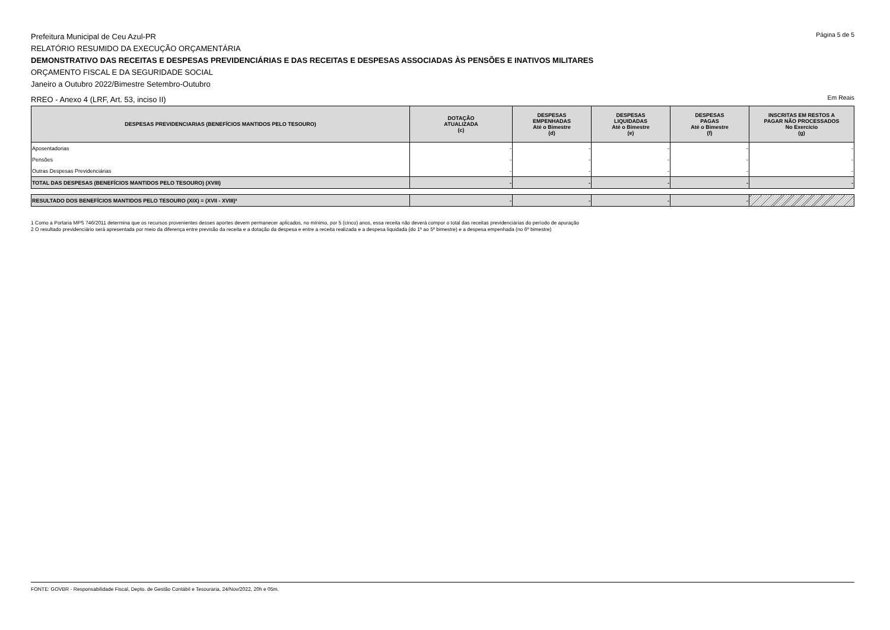Prefeitura Municipal de Ceu Azul-PR
Página 5 de 5
RELATÓRIO RESUMIDO DA EXECUÇÃO ORÇAMENTÁRIA
DEMONSTRATIVO DAS RECEITAS E DESPESAS PREVIDENCIÁRIAS E DAS RECEITAS E DESPESAS ASSOCIADAS ÀS PENSÕES E INATIVOS MILITARES
ORÇAMENTO FISCAL E DA SEGURIDADE SOCIAL
Janeiro a Outubro 2022/Bimestre Setembro-Outubro
RREO - Anexo 4 (LRF, Art. 53, inciso II)
Em Reais
| DESPESAS PREVIDENCIARIAS (BENEFÍCIOS MANTIDOS PELO TESOURO) | DOTAÇÃO ATUALIZADA (c) | DESPESAS EMPENHADAS Até o Bimestre (d) | DESPESAS LIQUIDADAS Até o Bimestre (e) | DESPESAS PAGAS Até o Bimestre (f) | INSCRITAS EM RESTOS A PAGAR NÃO PROCESSADOS No Exercício (g) |
| --- | --- | --- | --- | --- | --- |
| Aposentadorias | - | - | - | - | - |
| Pensões | - | - | - | - | - |
| Outras Despesas Previdenciárias | - | - | - | - | - |
| TOTAL DAS DESPESAS (BENEFÍCIOS MANTIDOS PELO TESOURO) (XVIII) | - | - | - | - | - |
| RESULTADO DOS BENEFÍCIOS MANTIDOS PELO TESOURO (XIX) = (XVII - XVIII)² | - | - | - | - | |
1 Como a Portaria MPS 746/2011 determina que os recursos provenientes desses aportes devem permanecer aplicados, no mínimo, por 5 (cinco) anos, essa receita não deverá compor o total das receitas previdenciárias do período de apuração
2 O resultado previdenciário será apresentada por meio da diferença entre previsão da receita e a dotação da despesa e entre a receita realizada e a despesa liquidada (do 1º ao 5º bimestre) e a despesa empenhada (no 6º bimestre)
FONTE: GOVBR - Responsabilidade Fiscal, Depto. de Gestão Contábil e Tesouraria, 24/Nov/2022, 20h e 05m.